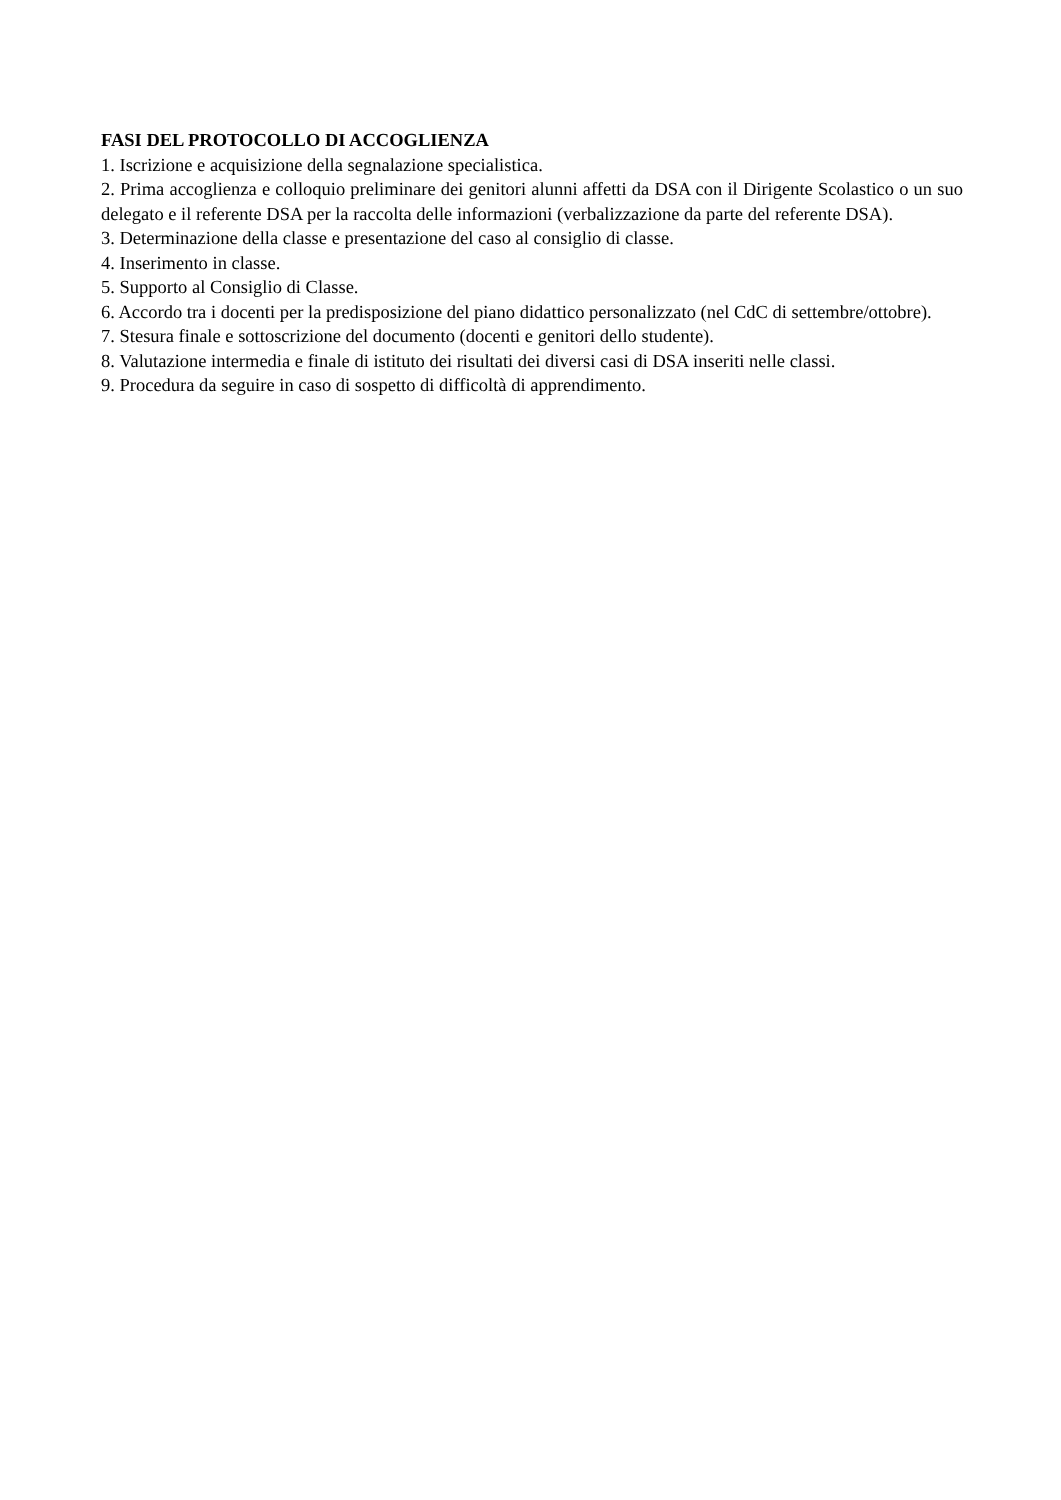FASI DEL PROTOCOLLO DI ACCOGLIENZA
1. Iscrizione e acquisizione della segnalazione specialistica.
2. Prima accoglienza e colloquio preliminare dei genitori alunni affetti da DSA con il Dirigente Scolastico o un suo delegato e il referente DSA per la raccolta delle informazioni (verbalizzazione da parte del referente DSA).
3. Determinazione della classe e presentazione del caso al consiglio di classe.
4. Inserimento in classe.
5. Supporto al Consiglio di Classe.
6. Accordo tra i docenti per la predisposizione del piano didattico personalizzato (nel CdC di settembre/ottobre).
7. Stesura finale e sottoscrizione del documento (docenti e genitori dello studente).
8. Valutazione intermedia e finale di istituto dei risultati dei diversi casi di DSA inseriti nelle classi.
9. Procedura da seguire in caso di sospetto di difficoltà di apprendimento.